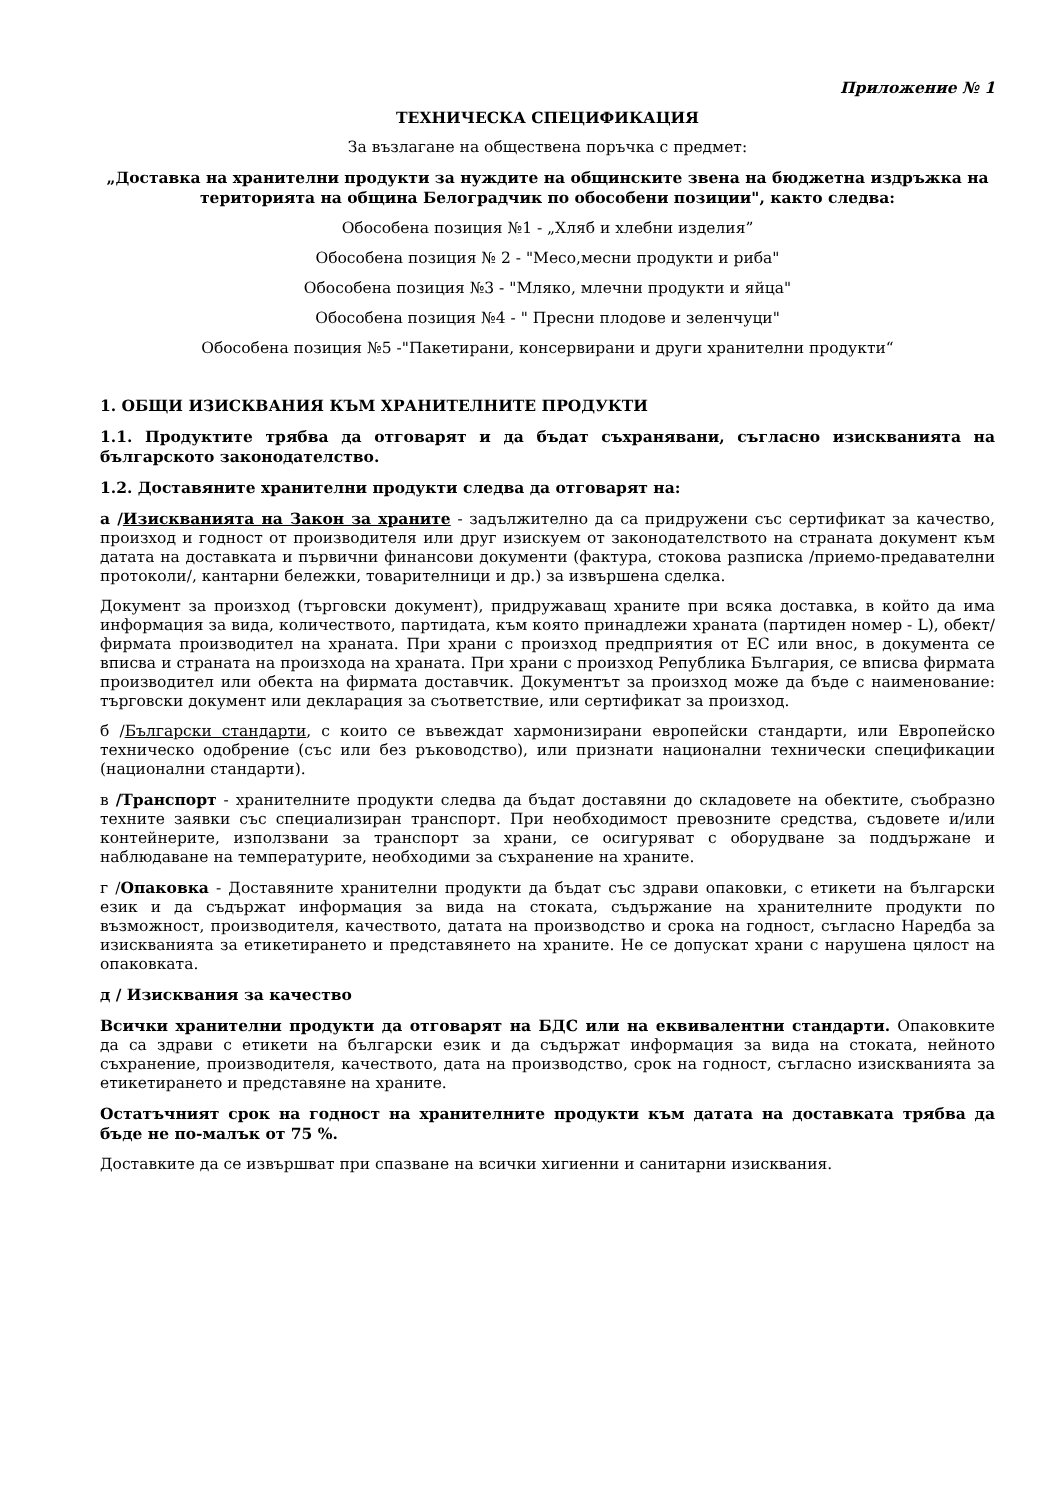Приложение № 1
ТЕХНИЧЕСКА СПЕЦИФИКАЦИЯ
За възлагане на обществена поръчка с предмет:
„Доставка на хранителни продукти за нуждите на общинските звена на бюджетна издръжка на територията на община Белоградчик по обособени позиции", както следва:
Обособена позиция №1 - „Хляб и хлебни изделия”
Обособена позиция № 2 - "Месо,месни продукти и риба"
Обособена позиция №3 - "Мляко, млечни продукти и яйца"
Обособена позиция №4 - " Пресни плодове и зеленчуци"
Обособена позиция №5 -"Пакетирани, консервирани и други хранителни продукти“
1. ОБЩИ ИЗИСКВАНИЯ КЪМ ХРАНИТЕЛНИТЕ ПРОДУКТИ
1.1. Продуктите трябва да отговарят и да бъдат съхранявани, съгласно изискванията на българското законодателство.
1.2. Доставяните хранителни продукти следва да отговарят на:
а /Изискванията на Закон за храните - задължително да са придружени със сертификат за качество, произход и годност от производителя или друг изискуем от законодателството на страната документ към датата на доставката и първични финансови документи (фактура, стокова разписка /приемо-предавателни протоколи/, кантарни бележки, товарителници и др.) за извършена сделка.
Документ за произход (търговски документ), придружаващ храните при всяка доставка, в който да има информация за вида, количеството, партидата, към която принадлежи храната (партиден номер - L), обект/фирмата производител на храната. При храни с произход предприятия от ЕС или внос, в документа се вписва и страната на произхода на храната. При храни с произход Република България, се вписва фирмата производител или обекта на фирмата доставчик. Документът за произход може да бъде с наименование: търговски документ или декларация за съответствие, или сертификат за произход.
б /Български стандарти, с които се въвеждат хармонизирани европейски стандарти, или Европейско техническо одобрение (със или без ръководство), или признати национални технически спецификации (национални стандарти).
в /Транспорт - хранителните продукти следва да бъдат доставяни до складовете на обектите, съобразно техните заявки със специализиран транспорт. При необходимост превозните средства, съдовете и/или контейнерите, използвани за транспорт за храни, се осигуряват с оборудване за поддържане и наблюдаване на температурите, необходими за съхранение на храните.
г /Опаковка - Доставяните хранителни продукти да бъдат със здрави опаковки, с етикети на български език и да съдържат информация за вида на стоката, съдържание на хранителните продукти по възможност, производителя, качеството, датата на производство и срока на годност, съгласно Наредба за изискванията за етикетирането и представянето на храните. Не се допускат храни с нарушена цялост на опаковката.
д / Изисквания за качество
Всички хранителни продукти да отговарят на БДС или на еквивалентни стандарти. Опаковките да са здрави с етикети на български език и да съдържат информация за вида на стоката, нейното съхранение, производителя, качеството, дата на производство, срок на годност, съгласно изискванията за етикетирането и представяне на храните.
Остатъчният срок на годност на хранителните продукти към датата на доставката трябва да бъде не по-малък от 75 %.
Доставките да се извършват при спазване на всички хигиенни и санитарни изисквания.